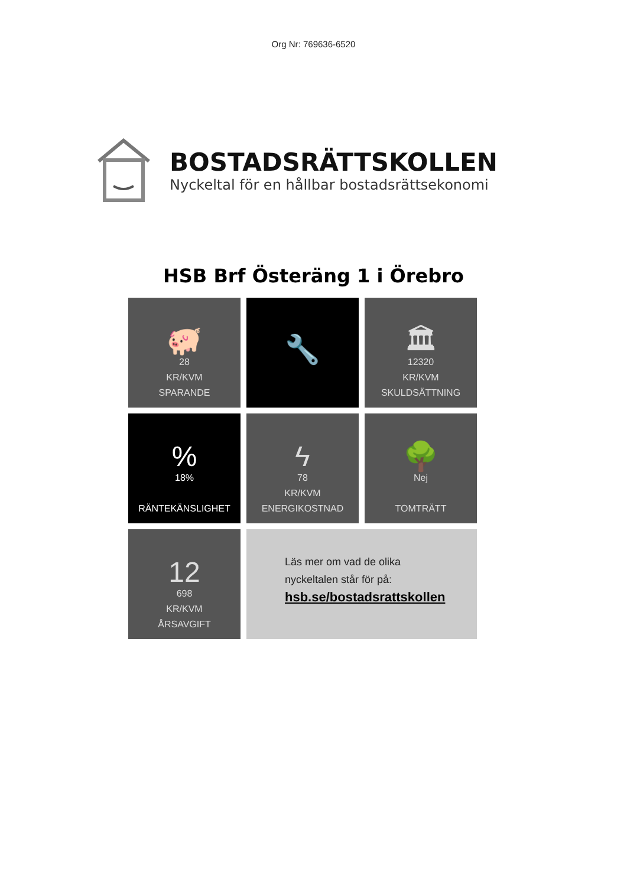Org Nr: 769636-6520
BOSTADSRÄTTSKOLLEN
Nyckeltal för en hållbar bostadsrättsekonomi
HSB Brf Österäng 1 i Örebro
🐖
28
KR/KVM
SPARANDE
🔧
🏛
12320
KR/KVM
SKULDSÄTTNING
%
18%
RÄNTEKÄNSLIGHET
ϟ
78
KR/KVM
ENERGIKOSTNAD
🌳
Nej
TOMTRÄTT
12
698
KR/KVM
ÅRSAVGIFT
Läs mer om vad de olika
nyckeltalen står för på:
hsb.se/bostadsrattskollen